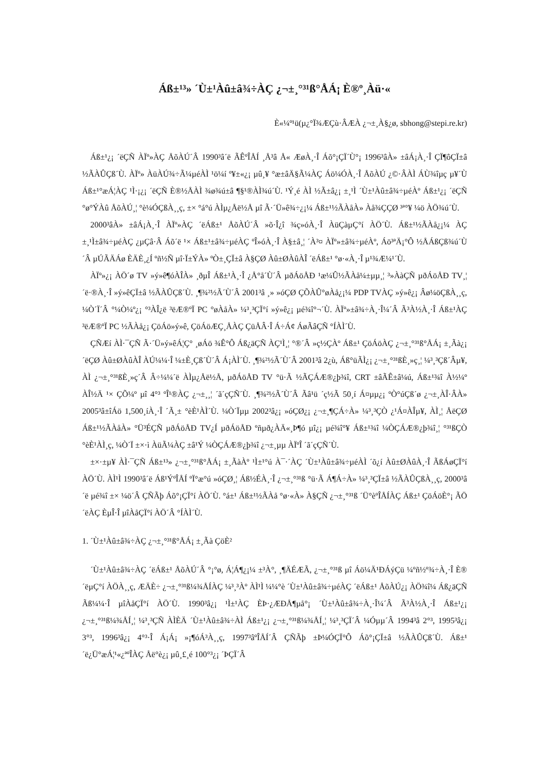Áß±¹³» ´Ù±¹Àû±â¾÷ÀÇ ¿¬±¸°³¹ß°ÅÁ¡ È®º¸Àü·«
È«¼º¹ü(µ¿°Ï¾ÆÇù·ÂÆÀ ¿¬±¸À§¿ø, sbhong@stepi.re.kr)
Áß±¹¿¡ ´ëÇÑ ÀÏº»ÀÇ ÅõÀÚ´Â 1990³â´ë ÃÊºÎÅÍ ¸Å³â Å« ÆøÀ¸·Î Áõ°¡ÇÏ´Ù°¡ 1996³âÀ» ±âÁ¡À¸·Î ÇÏ¶ôÇÏ±â ½ÃÀÛÇß´Ù. ÀÏº» ÀüÀÚ¾÷Ã¼µéÀÌ ¹ö¼í º¥±«¿¡ µû¸¥ °æ±âÄ§Ã¼ÀÇ Áö¼ÓÀ¸·Î ÅõÀÚ ¿©·ÂÀÌ ÁÙ¾îµç µ¥´Ù Áß±¹°æÁ¦ÀÇ ¹Ì·¡¿¡ ´ëÇÑ È®½ÅÀÌ ¾ø¾ú±â ¶§¹®ÀÌ¾ú´Ù. ¹Ý¸é ÀÌ ½Ã±â¿¡ ±¸¹Ì ´Ù±¹Àû±â¾÷µéÀº Áß±¹¿¡ ´ëÇÑ °ø°ÝÀû ÅõÀÚ¸¦ °è¼ÓÇßÀ¸¸ç, ±× °á°ú ÀÌµ¿Åë½Å µî Ã·´Ü»ê¾÷¿¡¼­ Áß±¹½ÃÀåÀ» Àå¾ÇÇØ ³ª°¥ ¼ö ÀÖ¾ú´Ù.
2000³âÀ» ±âÁ¡À¸·Î ÀÏº»ÀÇ ´ëÁß±¹ ÅõÀÚ´Â »õ·Î¿î ¾ç»óÀ¸·Î ÀüÇàµÇ°í ÀÖ´Ù. Áß±¹½ÃÀå¿¡¼­ ÀÇ ±¸¹Ì±â¾÷µéÀÇ ¿µÇâ·Â Áõ´ë ¹× Áß±¹±â¾÷µéÀÇ ºÎ»óÀ¸·Î À§±â¸¦ ´À³¤ ÀÏº»±â¾÷µéÀº, Áö³ªÄ¡°Ô ½ÅÁßÇß¾ú´Ù´Â µÚÃÄÁø ÈÄÈ¸¿Í ºñ½Ñ µî·Ï±ÝÀ» ºÒ±¸ÇÏ±â À§ÇØ Àû±ØÀûÀÎ ´ëÁß±¹ °ø·«À¸·Î µ¹¾Æ¼¹´Ù.
ÀÏº»¿¡ ÀÖ´ø TV »ý»ê¶óÀÎÀ» ¸ðµÎ Áß±¹À¸·Î ¿Å°å´Ù´Â µðÁöÅÐ ¹æ¼Û½ÃÀå¼±µµ¸¦ ³»ÀàÇÑ µðÁöÅÐ TV¸¦ ´ë·®À¸·Î »ý»êÇÏ±â ½ÃÀÛÇß´Ù. ¸¶¾²½Ã´Ù´Â 2001³â ¸» »óÇØ ÇÕÀÛ°øÀå¿¡¼­ PDP TVÀÇ »ý»ê¿¡ Âø¼öÇßÀ¸¸ç, ¼Ò´Ï´Â °­¼Ò¼º¿¡ °³ÀÎ¿ë ³ëÆ®ºÏ PC °øÀåÀ» ¼³¸³ÇÏ°í »ý»ê¿¡ µé¾î°¬´Ù. ÀÏº»±â¾÷À¸·Î¼­´Â Ã³À½À¸·Î Áß±¹ÀÇ ³ëÆ®ºÏ PC ½ÃÀå¿¡ ÇöÁö»ý»ê, ÇöÁöÆÇ¸ÅÀÇ ÇüÅÂ·Î Á÷Á¢ ÁøÃâÇÑ °ÍÀÌ´Ù.
ÇÑÆí ÀÌ·¯ÇÑ Ã·´Ü»ý»êÁ¦Ç° ¸øÁö ¾Ê°Ô Áß¿äÇÑ ÀÇ¹Ì¸¦ °®´Â »ç½ÇÀº Áß±¹ ÇöÁöÀÇ ¿¬±¸°³¹ß°ÅÁ¡ ±¸Ãà¿¡ ´ëÇØ Àû±ØÀûÀÎ ÀÚ¼¼·Î ¼±È¸Çß´Ù´Â Á¡ÀÌ´Ù. ¸¶¾²½Ã´Ù´Â 2001³â 2¿ù, Áß°üÃÌ¿¡ ¿¬±¸°³¹ßÈ¸»ç¸¦ ¼³¸³Çß´Âµ¥, ÀÌ ¿¬±¸°³¹ßÈ¸»ç´Â Â÷¼¼´ë ÀÌµ¿Åë½Å, µðÁöÅÐ TV °ü·Ã ½ÃÇÁÆ®¿þ¾î, CRT ±âÃÊ±â¼ú, Áß±¹¾î À½¼º ÀÎ½Ä ¹× ÇÕ¼º µî 4°³ ºÎ¹®ÀÇ ¿¬±¸¸¦ ´ã´çÇÑ´Ù. ¸¶¾²½Ã´Ù´Â Ãâ¹ü ´ç½Ã 50¸í Á¤µµ¿¡ ºÒ°úÇß´ø ¿¬±¸ÀÎ·ÂÀ» 2005³â±îÁö 1,500¸íÀ¸·Î ´Ã¸± °èÈ¹ÀÌ´Ù. ¼Ò´Ïµµ 2002³â¿¡ »óÇØ¿¡ ¿¬±¸¶ÇÁ÷À» ¼³¸³ÇÒ ¿¹Á¤ÀÎµ¥, ÀÌ¸¦ ÅëÇØ Áß±¹½ÃÀåÀ» °Ü³ÉÇÑ µðÁöÅÐ TV¿Í µðÁöÅÐ ºñµð¿ÀÄ«¸Þ¶ó µî¿¡ µé¾î°¥ Áß±¹¾î ¼ÒÇÁÆ®¿þ¾î¸¦ °³¹ßÇÒ °èÈ¹ÀÌ¸ç, ¼Ò´Ï ±×·ì ÀüÃ¼ÀÇ ±â¹Ý ¼ÒÇÁÆ®¿þ¾î ¿¬±¸µµ ÀÏºÎ ´ã´çÇÑ´Ù.
±×·±µ¥ ÀÌ·¯ÇÑ Áß±¹³» ¿¬±¸°³¹ß°ÅÁ¡ ±¸ÃàÀº ¹Ì±¹°ú À¯·´ÀÇ ´Ù±¹Àû±â¾÷µéÀÌ ´õ¿í Àû±ØÀûÀ¸·Î ÃßÁøÇÏ°í ÀÖ´Ù. ÀÌ¹Ì 1990³â´ë Áß¹ÝºÎÅÍ ºÏ°æ°ú »óÇØ¸¦ Áß½ÉÀ¸·Î ¿¬±¸°³¹ß °ü·Ã Á¶Á÷À» ¼³¸³ÇÏ±â ½ÃÀÛÇßÀ¸¸ç, 2000³â´ë µé¾î ±× ¼ö´Â ÇÑÃþ Áõ°¡ÇÏ°í ÀÖ´Ù. °á±¹ Áß±¹½ÃÀå °ø·«À» À§ÇÑ ¿¬±¸°³¹ß ´Ü°èºÎÅÍÀÇ Áß±¹ ÇöÁöÈ­°¡ ÃÖ´ëÀÇ È­µÎ·Î µîÀåÇÏ°í ÀÖ´Â °ÍÀÌ´Ù.
1. ´Ù±¹Àû±â¾÷ÀÇ ¿¬±¸°³¹ß°ÅÁ¡ ±¸Ãà ÇöÈ²
´Ù±¹Àû±â¾÷ÀÇ ´ëÁß±¹ ÅõÀÚ´Â °¡°ø, Á¦Á¶¿¡¼­ ±³À°, ¸¶ÄÉÆÃ, ¿¬±¸°³¹ß µî Áö¼Ä¹ÐÁýÇü ¼­ºñ½º¾÷À¸·Î È®´ëµÇ°í ÀÖÀ¸¸ç, ÆÄÈ÷ ¿¬±¸°³¹ß¼¾ÅÍÀÇ ¼³¸³Àº ÀÌ¹Ì ¼¼°è ´Ù±¹Àû±â¾÷µéÀÇ ´ëÁß±¹ ÅõÀÚ¿¡ ÀÖ¾î¼­ Áß¿äÇÑ Ãß¼¼·Î µîÀåÇÏ°í ÀÖ´Ù. 1990³â¿¡ ¹Ì±¹ÀÇ ÈÞ·¿ÆÐÅ¶µå°¡ ´Ù±¹Àû±â¾÷À¸·Î¼­´Â Ã³À½À¸·Î Áß±¹¿¡ ¿¬±¸°³¹ß¼¾ÅÍ¸¦ ¼³¸³ÇÑ ÀÌÈÄ ´Ù±¹Àû±â¾÷ÀÌ Áß±¹¿¡ ¿¬±¸°³¹ß¼¾ÅÍ¸¦ ¼³¸³ÇÏ´Â ¼Óµµ´Â 1994³â 2°³, 1995³â¿¡ 3°³, 1996³â¿¡ 4°³·Î Á¡Á¡ »¡¶óÁ³À¸¸ç, 1997³âºÎÅÍ´Â ÇÑÃþ ±Þ¼ÓÇÏ°Ô Áõ°¡ÇÏ±â ½ÃÀÛÇß´Ù. Áß±¹ ´ë¿Ü°æÁ¦¹«¿ªºÎÀÇ Åë°è¿¡ µû¸£¸é 100°³¿¡ ´ÞÇÏ´Â